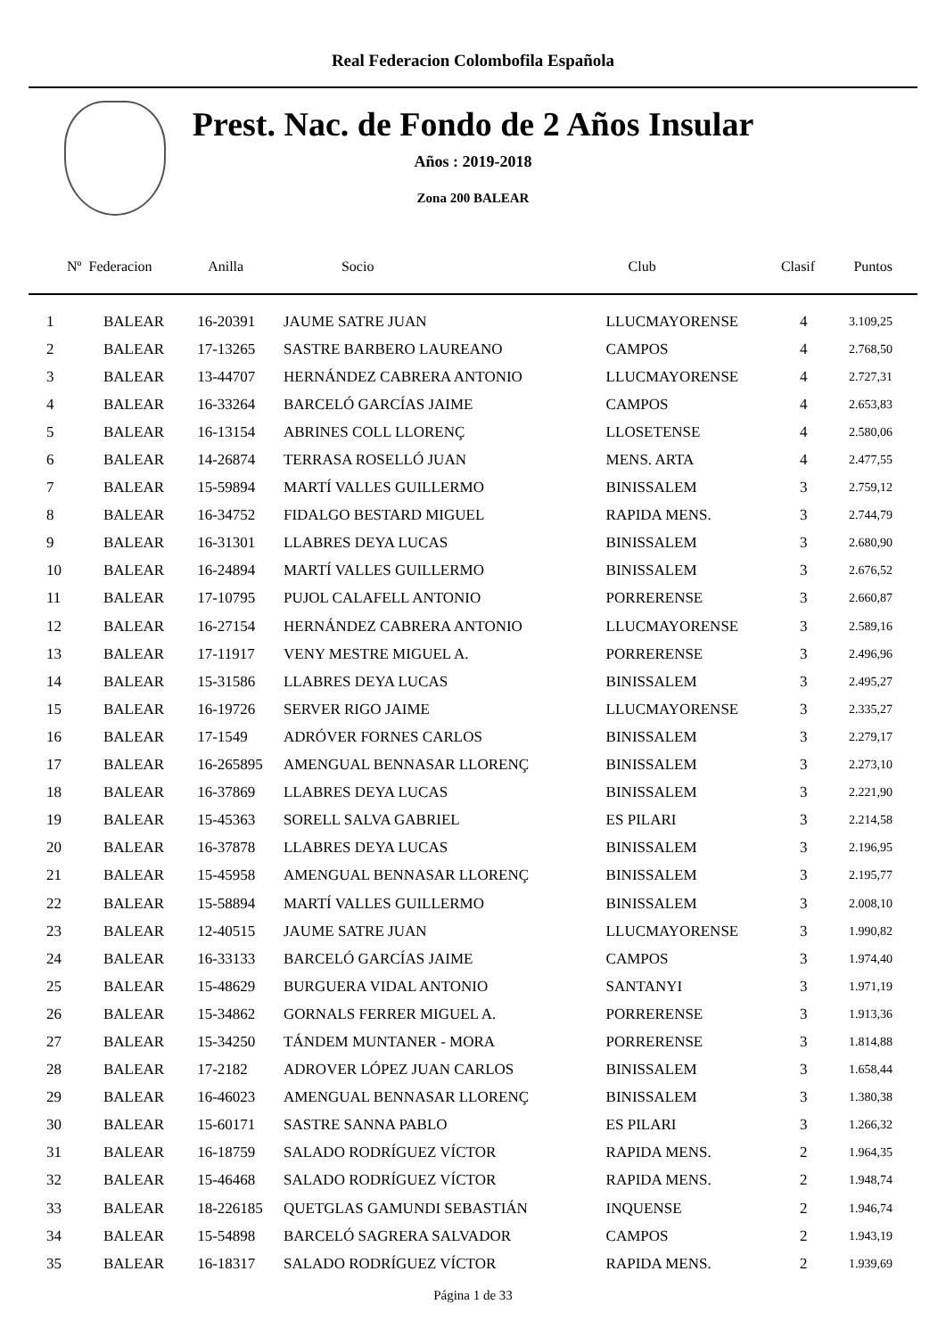Real Federacion Colombofila Española
Prest. Nac. de Fondo de 2 Años Insular
Años : 2019-2018
Zona 200 BALEAR
| Nº Federacion | | Anilla | Socio | Club | Clasif | Puntos |
| --- | --- | --- | --- | --- | --- | --- |
| 1 | BALEAR | 16-20391 | JAUME SATRE JUAN | LLUCMAYORENSE | 4 | 3.109,25 |
| 2 | BALEAR | 17-13265 | SASTRE BARBERO LAUREANO | CAMPOS | 4 | 2.768,50 |
| 3 | BALEAR | 13-44707 | HERNÁNDEZ CABRERA ANTONIO | LLUCMAYORENSE | 4 | 2.727,31 |
| 4 | BALEAR | 16-33264 | BARCELÓ GARCÍAS JAIME | CAMPOS | 4 | 2.653,83 |
| 5 | BALEAR | 16-13154 | ABRINES COLL LLORENÇ | LLOSETENSE | 4 | 2.580,06 |
| 6 | BALEAR | 14-26874 | TERRASA ROSELLÓ JUAN | MENS. ARTA | 4 | 2.477,55 |
| 7 | BALEAR | 15-59894 | MARTÍ VALLES GUILLERMO | BINISSALEM | 3 | 2.759,12 |
| 8 | BALEAR | 16-34752 | FIDALGO BESTARD MIGUEL | RAPIDA MENS. | 3 | 2.744,79 |
| 9 | BALEAR | 16-31301 | LLABRES DEYA LUCAS | BINISSALEM | 3 | 2.680,90 |
| 10 | BALEAR | 16-24894 | MARTÍ VALLES GUILLERMO | BINISSALEM | 3 | 2.676,52 |
| 11 | BALEAR | 17-10795 | PUJOL CALAFELL ANTONIO | PORRERENSE | 3 | 2.660,87 |
| 12 | BALEAR | 16-27154 | HERNÁNDEZ CABRERA ANTONIO | LLUCMAYORENSE | 3 | 2.589,16 |
| 13 | BALEAR | 17-11917 | VENY MESTRE MIGUEL A. | PORRERENSE | 3 | 2.496,96 |
| 14 | BALEAR | 15-31586 | LLABRES DEYA LUCAS | BINISSALEM | 3 | 2.495,27 |
| 15 | BALEAR | 16-19726 | SERVER RIGO JAIME | LLUCMAYORENSE | 3 | 2.335,27 |
| 16 | BALEAR | 17-1549 | ADRÓVER FORNES CARLOS | BINISSALEM | 3 | 2.279,17 |
| 17 | BALEAR | 16-265895 | AMENGUAL BENNASAR LLORENÇ | BINISSALEM | 3 | 2.273,10 |
| 18 | BALEAR | 16-37869 | LLABRES DEYA LUCAS | BINISSALEM | 3 | 2.221,90 |
| 19 | BALEAR | 15-45363 | SORELL SALVA GABRIEL | ES PILARI | 3 | 2.214,58 |
| 20 | BALEAR | 16-37878 | LLABRES DEYA LUCAS | BINISSALEM | 3 | 2.196,95 |
| 21 | BALEAR | 15-45958 | AMENGUAL BENNASAR LLORENÇ | BINISSALEM | 3 | 2.195,77 |
| 22 | BALEAR | 15-58894 | MARTÍ VALLES GUILLERMO | BINISSALEM | 3 | 2.008,10 |
| 23 | BALEAR | 12-40515 | JAUME SATRE JUAN | LLUCMAYORENSE | 3 | 1.990,82 |
| 24 | BALEAR | 16-33133 | BARCELÓ GARCÍAS JAIME | CAMPOS | 3 | 1.974,40 |
| 25 | BALEAR | 15-48629 | BURGUERA VIDAL ANTONIO | SANTANYI | 3 | 1.971,19 |
| 26 | BALEAR | 15-34862 | GORNALS FERRER MIGUEL A. | PORRERENSE | 3 | 1.913,36 |
| 27 | BALEAR | 15-34250 | TÁNDEM MUNTANER - MORA | PORRERENSE | 3 | 1.814,88 |
| 28 | BALEAR | 17-2182 | ADROVER LÓPEZ JUAN CARLOS | BINISSALEM | 3 | 1.658,44 |
| 29 | BALEAR | 16-46023 | AMENGUAL BENNASAR LLORENÇ | BINISSALEM | 3 | 1.380,38 |
| 30 | BALEAR | 15-60171 | SASTRE SANNA PABLO | ES PILARI | 3 | 1.266,32 |
| 31 | BALEAR | 16-18759 | SALADO RODRÍGUEZ VÍCTOR | RAPIDA MENS. | 2 | 1.964,35 |
| 32 | BALEAR | 15-46468 | SALADO RODRÍGUEZ VÍCTOR | RAPIDA MENS. | 2 | 1.948,74 |
| 33 | BALEAR | 18-226185 | QUETGLAS GAMUNDI SEBASTIÁN | INQUENSE | 2 | 1.946,74 |
| 34 | BALEAR | 15-54898 | BARCELÓ SAGRERA SALVADOR | CAMPOS | 2 | 1.943,19 |
| 35 | BALEAR | 16-18317 | SALADO RODRÍGUEZ VÍCTOR | RAPIDA MENS. | 2 | 1.939,69 |
Página 1 de 33